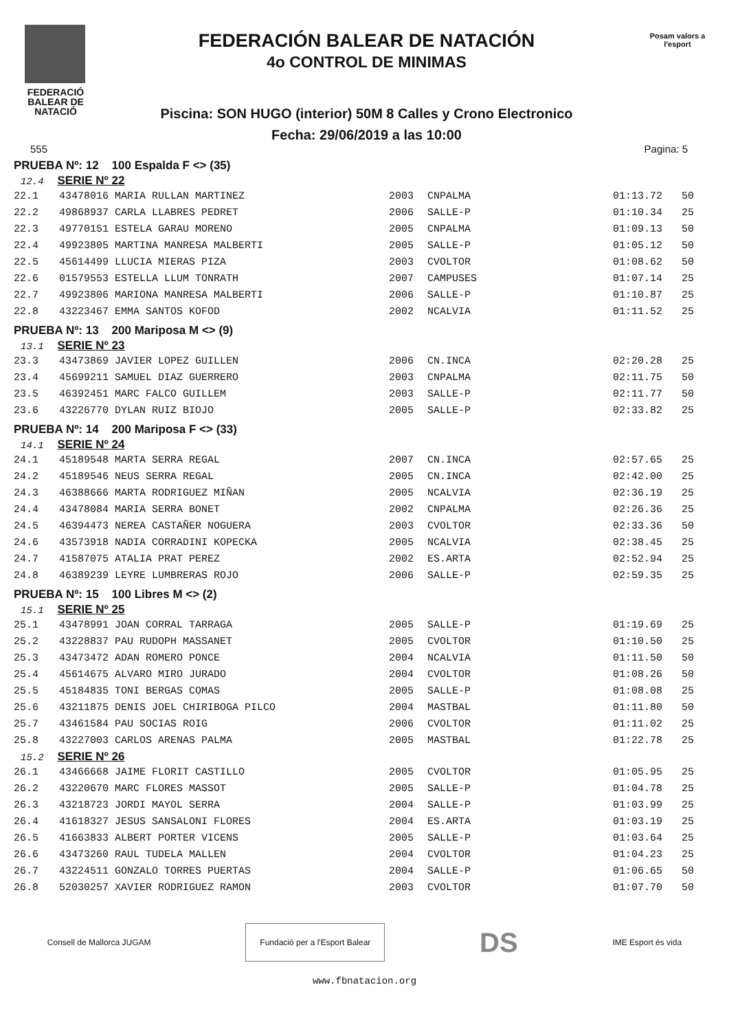FEDERACIÓ BALEAR DE NATACIÓ
FEDERACIÓN BALEAR DE NATACIÓN
4o CONTROL DE MINIMAS
Piscina: SON HUGO (interior) 50M 8 Calles y Crono Electronico
Fecha: 29/06/2019 a las 10:00
Posam valors a l'esport
555 Pagina: 5
PRUEBA Nº: 12 100 Espalda F <> (35)
12.4 SERIE Nº 22
| 22.1 | 43478016 MARIA RULLAN MARTINEZ | 2003 | CNPALMA | 01:13.72 | 50 |
| 22.2 | 49868937 CARLA LLABRES PEDRET | 2006 | SALLE-P | 01:10.34 | 25 |
| 22.3 | 49770151 ESTELA GARAU MORENO | 2005 | CNPALMA | 01:09.13 | 50 |
| 22.4 | 49923805 MARTINA MANRESA MALBERTI | 2005 | SALLE-P | 01:05.12 | 50 |
| 22.5 | 45614499 LLUCIA MIERAS PIZA | 2003 | CVOLTOR | 01:08.62 | 50 |
| 22.6 | 01579553 ESTELLA LLUM TONRATH | 2007 | CAMPUSES | 01:07.14 | 25 |
| 22.7 | 49923806 MARIONA MANRESA MALBERTI | 2006 | SALLE-P | 01:10.87 | 25 |
| 22.8 | 43223467 EMMA SANTOS KOFOD | 2002 | NCALVIA | 01:11.52 | 25 |
PRUEBA Nº: 13 200 Mariposa M <> (9)
13.1 SERIE Nº 23
| 23.3 | 43473869 JAVIER LOPEZ GUILLEN | 2006 | CN.INCA | 02:20.28 | 25 |
| 23.4 | 45699211 SAMUEL DIAZ GUERRERO | 2003 | CNPALMA | 02:11.75 | 50 |
| 23.5 | 46392451 MARC FALCO GUILLEM | 2003 | SALLE-P | 02:11.77 | 50 |
| 23.6 | 43226770 DYLAN RUIZ BIOJO | 2005 | SALLE-P | 02:33.82 | 25 |
PRUEBA Nº: 14 200 Mariposa F <> (33)
14.1 SERIE Nº 24
| 24.1 | 45189548 MARTA SERRA REGAL | 2007 | CN.INCA | 02:57.65 | 25 |
| 24.2 | 45189546 NEUS SERRA REGAL | 2005 | CN.INCA | 02:42.00 | 25 |
| 24.3 | 46388666 MARTA RODRIGUEZ MIÑAN | 2005 | NCALVIA | 02:36.19 | 25 |
| 24.4 | 43478084 MARIA SERRA BONET | 2002 | CNPALMA | 02:26.36 | 25 |
| 24.5 | 46394473 NEREA CASTAÑER NOGUERA | 2003 | CVOLTOR | 02:33.36 | 50 |
| 24.6 | 43573918 NADIA CORRADINI KOPECKA | 2005 | NCALVIA | 02:38.45 | 25 |
| 24.7 | 41587075 ATALIA PRAT PEREZ | 2002 | ES.ARTA | 02:52.94 | 25 |
| 24.8 | 46389239 LEYRE LUMBRERAS ROJO | 2006 | SALLE-P | 02:59.35 | 25 |
PRUEBA Nº: 15 100 Libres M <> (2)
15.1 SERIE Nº 25
| 25.1 | 43478991 JOAN CORRAL TARRAGA | 2005 | SALLE-P | 01:19.69 | 25 |
| 25.2 | 43228837 PAU RUDOPH MASSANET | 2005 | CVOLTOR | 01:10.50 | 25 |
| 25.3 | 43473472 ADAN ROMERO PONCE | 2004 | NCALVIA | 01:11.50 | 50 |
| 25.4 | 45614675 ALVARO MIRO JURADO | 2004 | CVOLTOR | 01:08.26 | 50 |
| 25.5 | 45184835 TONI BERGAS COMAS | 2005 | SALLE-P | 01:08.08 | 25 |
| 25.6 | 43211875 DENIS JOEL CHIRIBOGA PILCO | 2004 | MASTBAL | 01:11.80 | 50 |
| 25.7 | 43461584 PAU SOCIAS ROIG | 2006 | CVOLTOR | 01:11.02 | 25 |
| 25.8 | 43227003 CARLOS ARENAS PALMA | 2005 | MASTBAL | 01:22.78 | 25 |
15.2 SERIE Nº 26
| 26.1 | 43466668 JAIME FLORIT CASTILLO | 2005 | CVOLTOR | 01:05.95 | 25 |
| 26.2 | 43220670 MARC FLORES MASSOT | 2005 | SALLE-P | 01:04.78 | 25 |
| 26.3 | 43218723 JORDI MAYOL SERRA | 2004 | SALLE-P | 01:03.99 | 25 |
| 26.4 | 41618327 JESUS SANSALONI FLORES | 2004 | ES.ARTA | 01:03.19 | 25 |
| 26.5 | 41663833 ALBERT PORTER VICENS | 2005 | SALLE-P | 01:03.64 | 25 |
| 26.6 | 43473260 RAUL TUDELA MALLEN | 2004 | CVOLTOR | 01:04.23 | 25 |
| 26.7 | 43224511 GONZALO TORRES PUERTAS | 2004 | SALLE-P | 01:06.65 | 50 |
| 26.8 | 52030257 XAVIER RODRIGUEZ RAMON | 2003 | CVOLTOR | 01:07.70 | 50 |
Consell de Mallorca JUGAM
Fundació per a l'Esport Balear
DS IME Esport és vida
www.fbnatacion.org